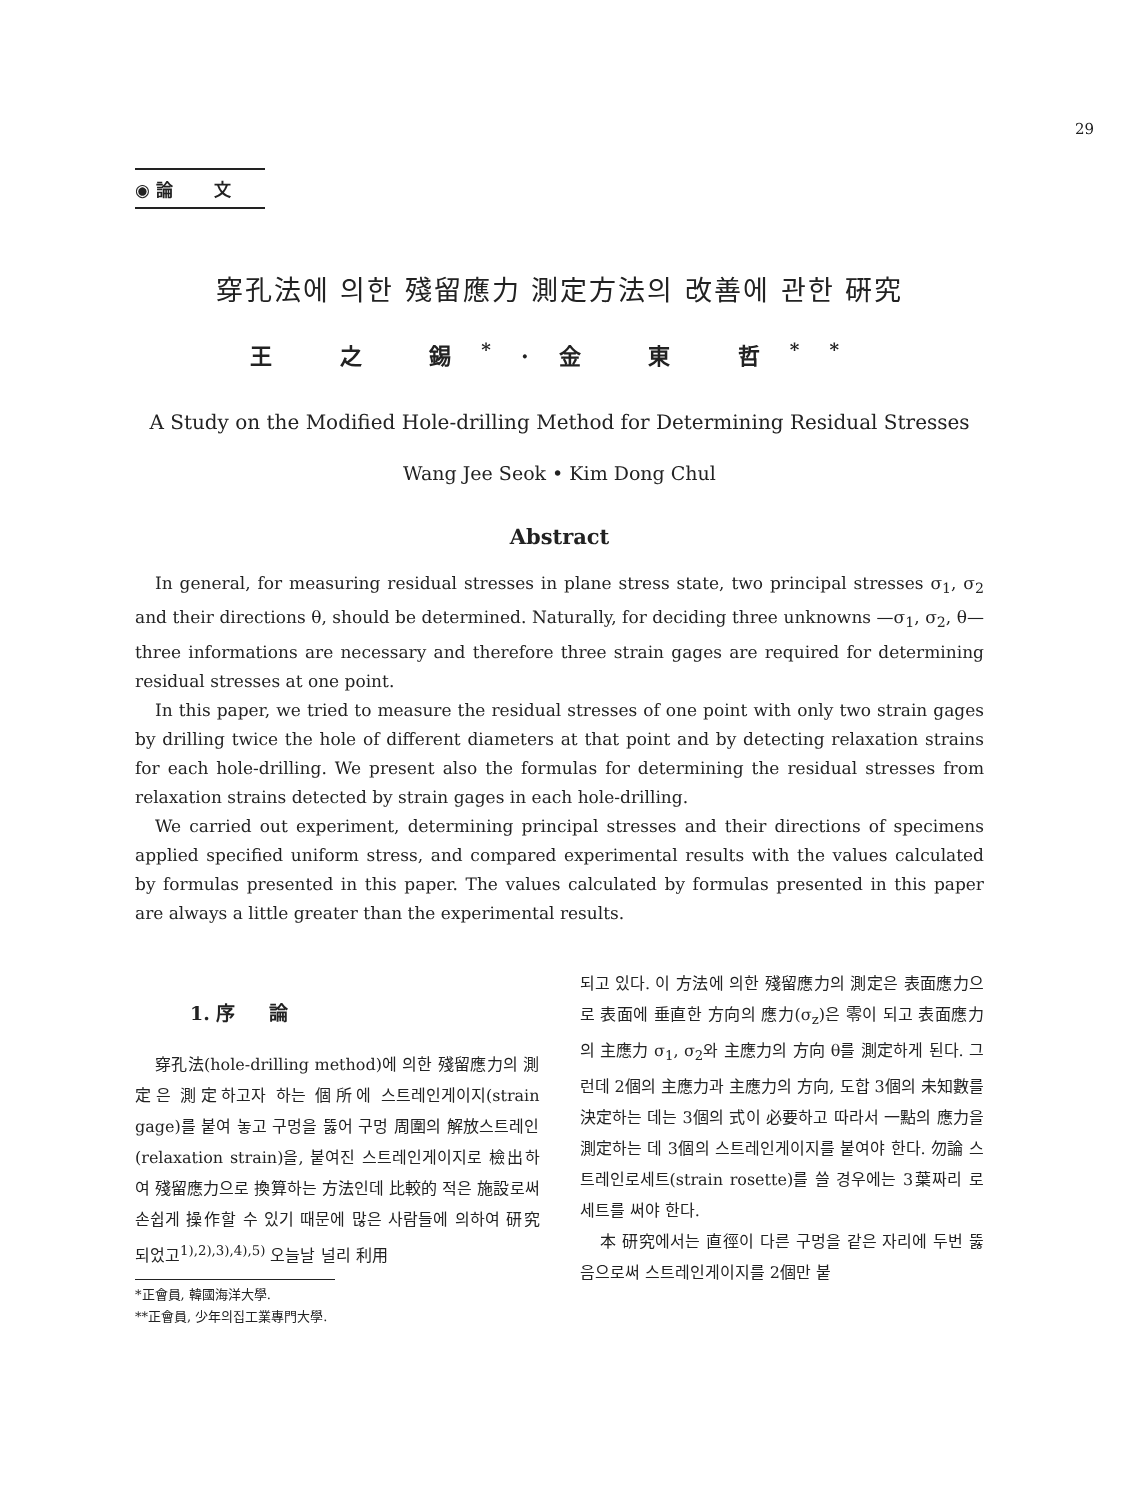29
◉ 論 文
穿孔法에 의한 殘留應力 測定方法의 改善에 관한 硏究
王 之 錫<sup>*</sup>·金 東 哲<sup>**</sup>
A Study on the Modified Hole-drilling Method for Determining Residual Stresses
Wang Jee Seok • Kim Dong Chul
Abstract
In general, for measuring residual stresses in plane stress state, two principal stresses σ<sub>1</sub>, σ<sub>2</sub> and their directions θ, should be determined. Naturally, for deciding three unknowns —σ<sub>1</sub>, σ<sub>2</sub>, θ—three informations are necessary and therefore three strain gages are required for determining residual stresses at one point.
In this paper, we tried to measure the residual stresses of one point with only two strain gages by drilling twice the hole of different diameters at that point and by detecting relaxation strains for each hole-drilling. We present also the formulas for determining the residual stresses from relaxation strains detected by strain gages in each hole-drilling.
We carried out experiment, determining principal stresses and their directions of specimens applied specified uniform stress, and compared experimental results with the values calculated by formulas presented in this paper. The values calculated by formulas presented in this paper are always a little greater than the experimental results.
1. 序 論
穿孔法(hole-drilling method)에 의한 殘留應力의 測定은 測定하고자 하는 個所에 스트레인게이지(strain gage)를 붙여 놓고 구멍을 뚫어 구멍 周圍의 解放스트레인(relaxation strain)을, 붙여진 스트레인게이지로 檢出하여 殘留應力으로 換算하는 方法인데 比較的 적은 施設로써 손쉽게 操作할 수 있기 때문에 많은 사람들에 의하여 研究되었고<sup>1),2),3),4),5)</sup> 오늘날 널리 利用
*正會員, 韓國海洋大學.
**正會員, 少年의집工業專門大學.
되고 있다. 이 方法에 의한 殘留應力의 測定은 表面應力으로 表面에 垂直한 方向의 應力(σ<sub>z</sub>)은 零이 되고 表面應力의 主應力 σ<sub>1</sub>, σ<sub>2</sub>와 主應力의 方向 θ를 測定하게 된다. 그런데 2個의 主應力과 主應力의 方向, 도합 3個의 未知數를 決定하는 데는 3個의 式이 必要하고 따라서 一點의 應力을 測定하는 데 3個의 스트레인게이지를 붙여야 한다. 勿論 스트레인로세트(strain rosette)를 쓸 경우에는 3葉짜리 로세트를 써야 한다.
本 研究에서는 直徑이 다른 구멍을 같은 자리에 두번 뚫음으로써 스트레인게이지를 2個만 붙